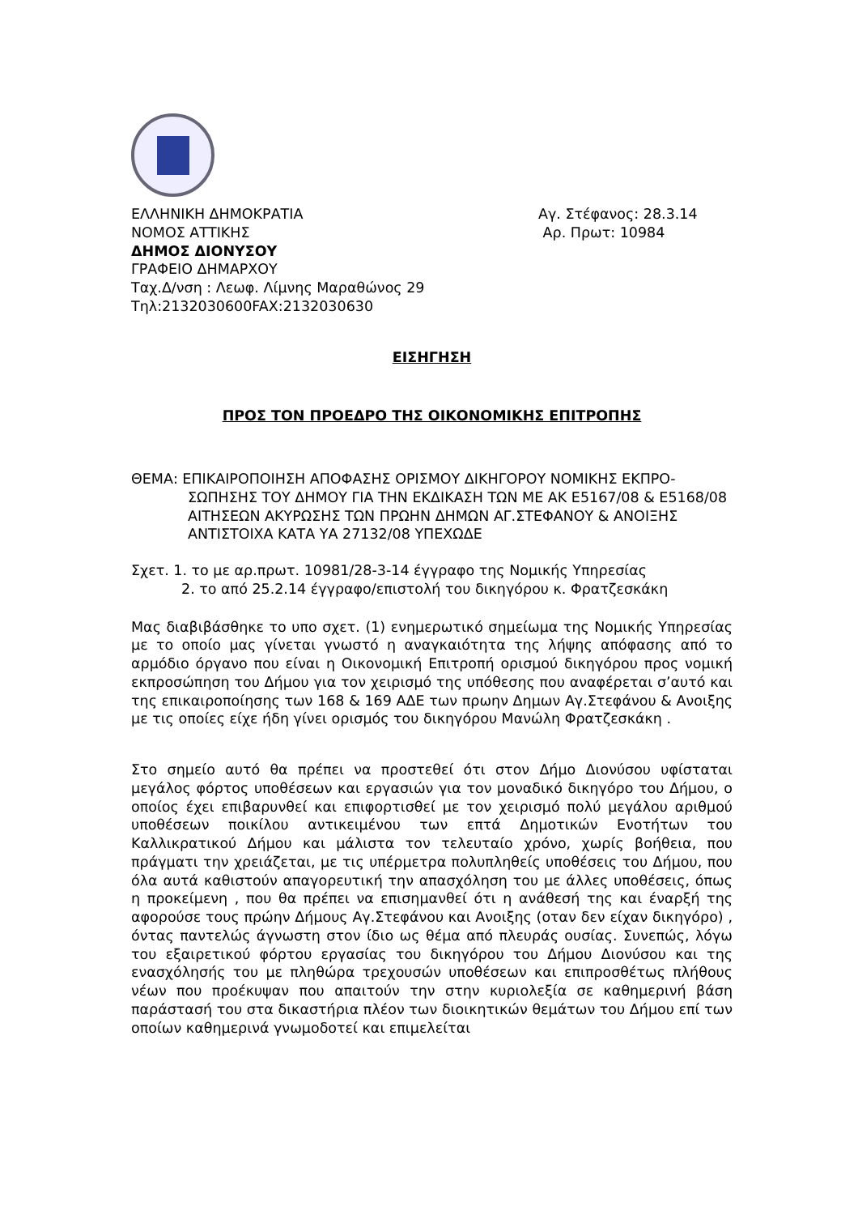ΕΛΛΗΝΙΚΗ ΔΗΜΟΚΡΑΤΙΑ
ΝΟΜΟΣ ΑΤΤΙΚΗΣ
ΔΗΜΟΣ ΔΙΟΝΥΣΟΥ
ΓΡΑΦΕΙΟ ΔΗΜΑΡΧΟΥ
Ταχ.Δ/νση : Λεωφ. Λίμνης Μαραθώνος 29
Τηλ:2132030600FAX:2132030630
Αγ. Στέφανος: 28.3.14
Αρ. Πρωτ: 10984
ΕΙΣΗΓΗΣΗ
ΠΡΟΣ ΤΟΝ ΠΡΟΕΔΡΟ ΤΗΣ ΟΙΚΟΝΟΜΙΚΗΣ ΕΠΙΤΡΟΠΗΣ
ΘΕΜΑ: ΕΠΙΚΑΙΡΟΠΟΙΗΣΗ ΑΠΟΦΑΣΗΣ ΟΡΙΣΜΟΥ ΔΙΚΗΓΟΡΟΥ ΝΟΜΙΚΗΣ ΕΚΠΡΟ-
ΣΩΠΗΣΗΣ ΤΟΥ ΔΗΜΟΥ ΓΙΑ ΤΗΝ ΕΚΔΙΚΑΣΗ ΤΩΝ ΜΕ ΑΚ Ε5167/08 & Ε5168/08 ΑΙΤΗΣΕΩΝ ΑΚΥΡΩΣΗΣ ΤΩΝ ΠΡΩΗΝ ΔΗΜΩΝ ΑΓ.ΣΤΕΦΑΝΟΥ & ΑΝΟΙΞΗΣ ΑΝΤΙΣΤΟΙΧΑ ΚΑΤΑ ΥΑ 27132/08 ΥΠΕΧΩΔΕ
Σχετ. 1. το με αρ.πρωτ. 10981/28-3-14 έγγραφο της Νομικής Υπηρεσίας
2. το από 25.2.14 έγγραφο/επιστολή του δικηγόρου κ. Φρατζεσκάκη
Μας διαβιβάσθηκε το υπο σχετ. (1) ενημερωτικό σημείωμα της Νομικής Υπηρεσίας με το οποίο μας γίνεται γνωστό η αναγκαιότητα της λήψης απόφασης από το αρμόδιο όργανο που είναι η Οικονομική Επιτροπή ορισμού δικηγόρου προς νομική εκπροσώπηση του Δήμου για τον χειρισμό της υπόθεσης που αναφέρεται σ’αυτό και της επικαιροποίησης των 168 & 169 ΑΔΕ των πρωην Δημων Αγ.Στεφάνου & Ανοιξης με τις οποίες είχε ήδη γίνει ορισμός του δικηγόρου Μανώλη Φρατζεσκάκη .
Στο σημείο αυτό θα πρέπει να προστεθεί ότι στον Δήμο Διονύσου υφίσταται μεγάλος φόρτος υποθέσεων και εργασιών για τον μοναδικό δικηγόρο του Δήμου, ο οποίος έχει επιβαρυνθεί και επιφορτισθεί με τον χειρισμό πολύ μεγάλου αριθμού υποθέσεων ποικίλου αντικειμένου των επτά Δημοτικών Ενοτήτων του Καλλικρατικού Δήμου και μάλιστα τον τελευταίο χρόνο, χωρίς βοήθεια, που πράγματι την χρειάζεται, με τις υπέρμετρα πολυπληθείς υποθέσεις του Δήμου, που όλα αυτά καθιστούν απαγορευτική την απασχόληση του με άλλες υποθέσεις, όπως η προκείμενη , που θα πρέπει να επισημανθεί ότι η ανάθεσή της και έναρξή της αφορούσε τους πρώην Δήμους Αγ.Στεφάνου και Ανοιξης (οταν δεν είχαν δικηγόρο) , όντας παντελώς άγνωστη στον ίδιο ως θέμα από πλευράς ουσίας. Συνεπώς, λόγω του εξαιρετικού φόρτου εργασίας του δικηγόρου του Δήμου Διονύσου και της ενασχόλησής του με πληθώρα τρεχουσών υποθέσεων και επιπροσθέτως πλήθους νέων που προέκυψαν που απαιτούν την στην κυριολεξία σε καθημερινή βάση παράστασή του στα δικαστήρια πλέον των διοικητικών θεμάτων του Δήμου επί των οποίων καθημερινά γνωμοδοτεί και επιμελείται